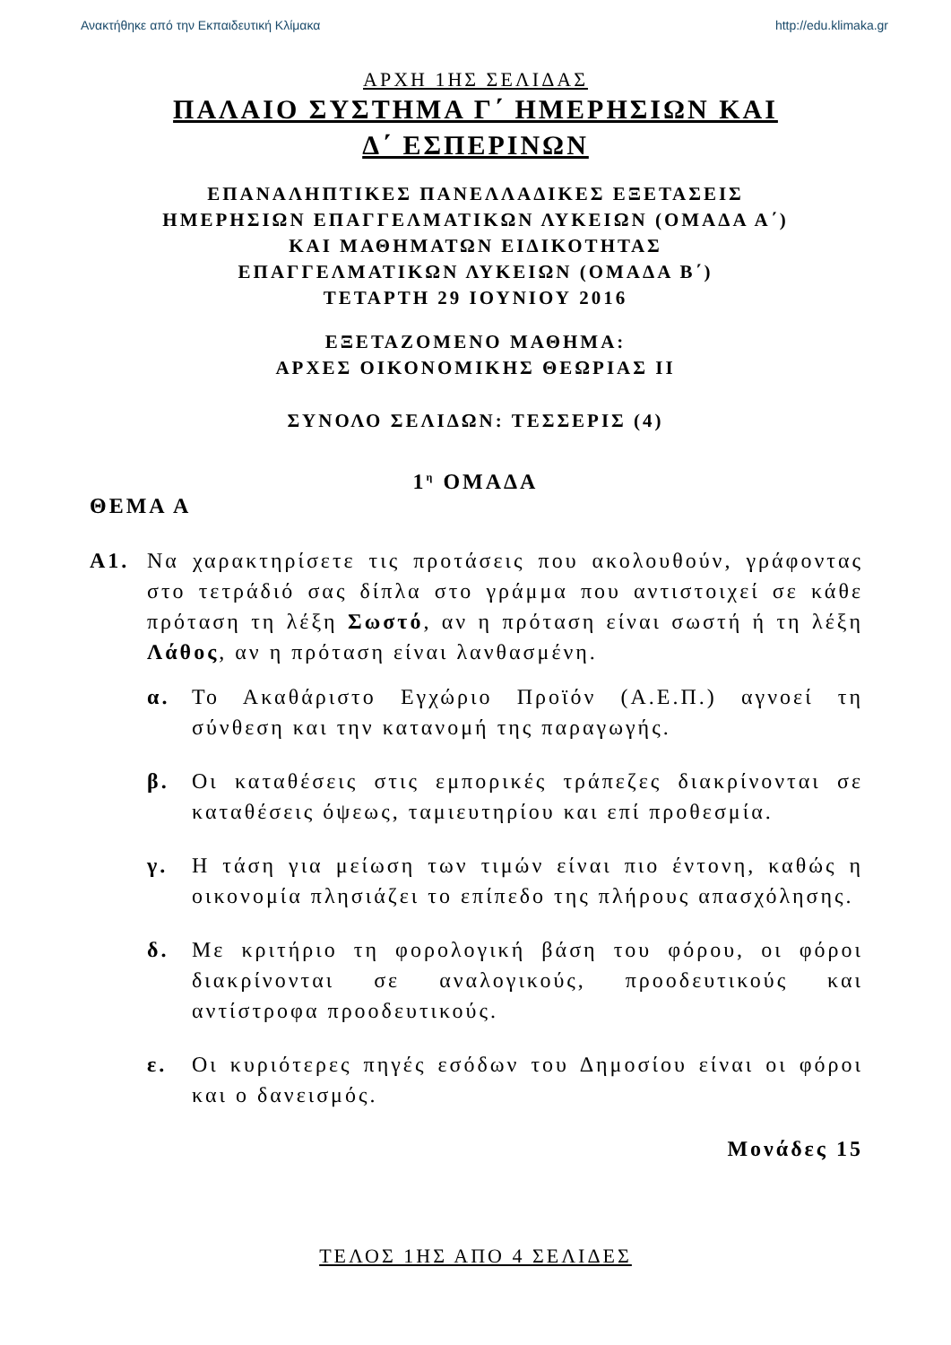Ανακτήθηκε από την Εκπαιδευτική Κλίμακα http://edu.klimaka.gr
ΑΡΧΗ 1ΗΣ ΣΕΛΙΔΑΣ
ΠΑΛΑΙΟ ΣΥΣΤΗΜΑ Γ΄ ΗΜΕΡΗΣΙΩΝ ΚΑΙ
Δ΄ ΕΣΠΕΡΙΝΩΝ
ΕΠΑΝΑΛΗΠΤΙΚΕΣ ΠΑΝΕΛΛΑΔΙΚΕΣ ΕΞΕΤΑΣΕΙΣ
ΗΜΕΡΗΣΙΩΝ ΕΠΑΓΓΕΛΜΑΤΙΚΩΝ ΛΥΚΕΙΩΝ (ΟΜΑΔΑ Α΄)
ΚΑΙ ΜΑΘΗΜΑΤΩΝ ΕΙΔΙΚΟΤΗΤΑΣ
ΕΠΑΓΓΕΛΜΑΤΙΚΩΝ ΛΥΚΕΙΩΝ (ΟΜΑΔΑ Β΄)
ΤΕΤΑΡΤΗ 29 ΙΟΥΝΙΟΥ 2016
ΕΞΕΤΑΖΟΜΕΝΟ ΜΑΘΗΜΑ:
ΑΡΧΕΣ ΟΙΚΟΝΟΜΙΚΗΣ ΘΕΩΡΙΑΣ ΙΙ
ΣΥΝΟΛΟ ΣΕΛΙΔΩΝ: ΤΕΣΣΕΡΙΣ (4)
1<sup>η</sup> ΟΜΑΔΑ
ΘΕΜΑ Α
Α1. Να χαρακτηρίσετε τις προτάσεις που ακολουθούν, γράφοντας στο τετράδιό σας δίπλα στο γράμμα που αντιστοιχεί σε κάθε πρόταση τη λέξη Σωστό, αν η πρόταση είναι σωστή ή τη λέξη Λάθος, αν η πρόταση είναι λανθασμένη.
α. Το Ακαθάριστο Εγχώριο Προϊόν (Α.Ε.Π.) αγνοεί τη σύνθεση και την κατανομή της παραγωγής.
β. Οι καταθέσεις στις εμπορικές τράπεζες διακρίνονται σε καταθέσεις όψεως, ταμιευτηρίου και επί προθεσμία.
γ. Η τάση για μείωση των τιμών είναι πιο έντονη, καθώς η οικονομία πλησιάζει το επίπεδο της πλήρους απασχόλησης.
δ. Με κριτήριο τη φορολογική βάση του φόρου, οι φόροι διακρίνονται σε αναλογικούς, προοδευτικούς και αντίστροφα προοδευτικούς.
ε. Οι κυριότερες πηγές εσόδων του Δημοσίου είναι οι φόροι και ο δανεισμός.
Μονάδες 15
ΤΕΛΟΣ 1ΗΣ ΑΠΟ 4 ΣΕΛΙΔΕΣ